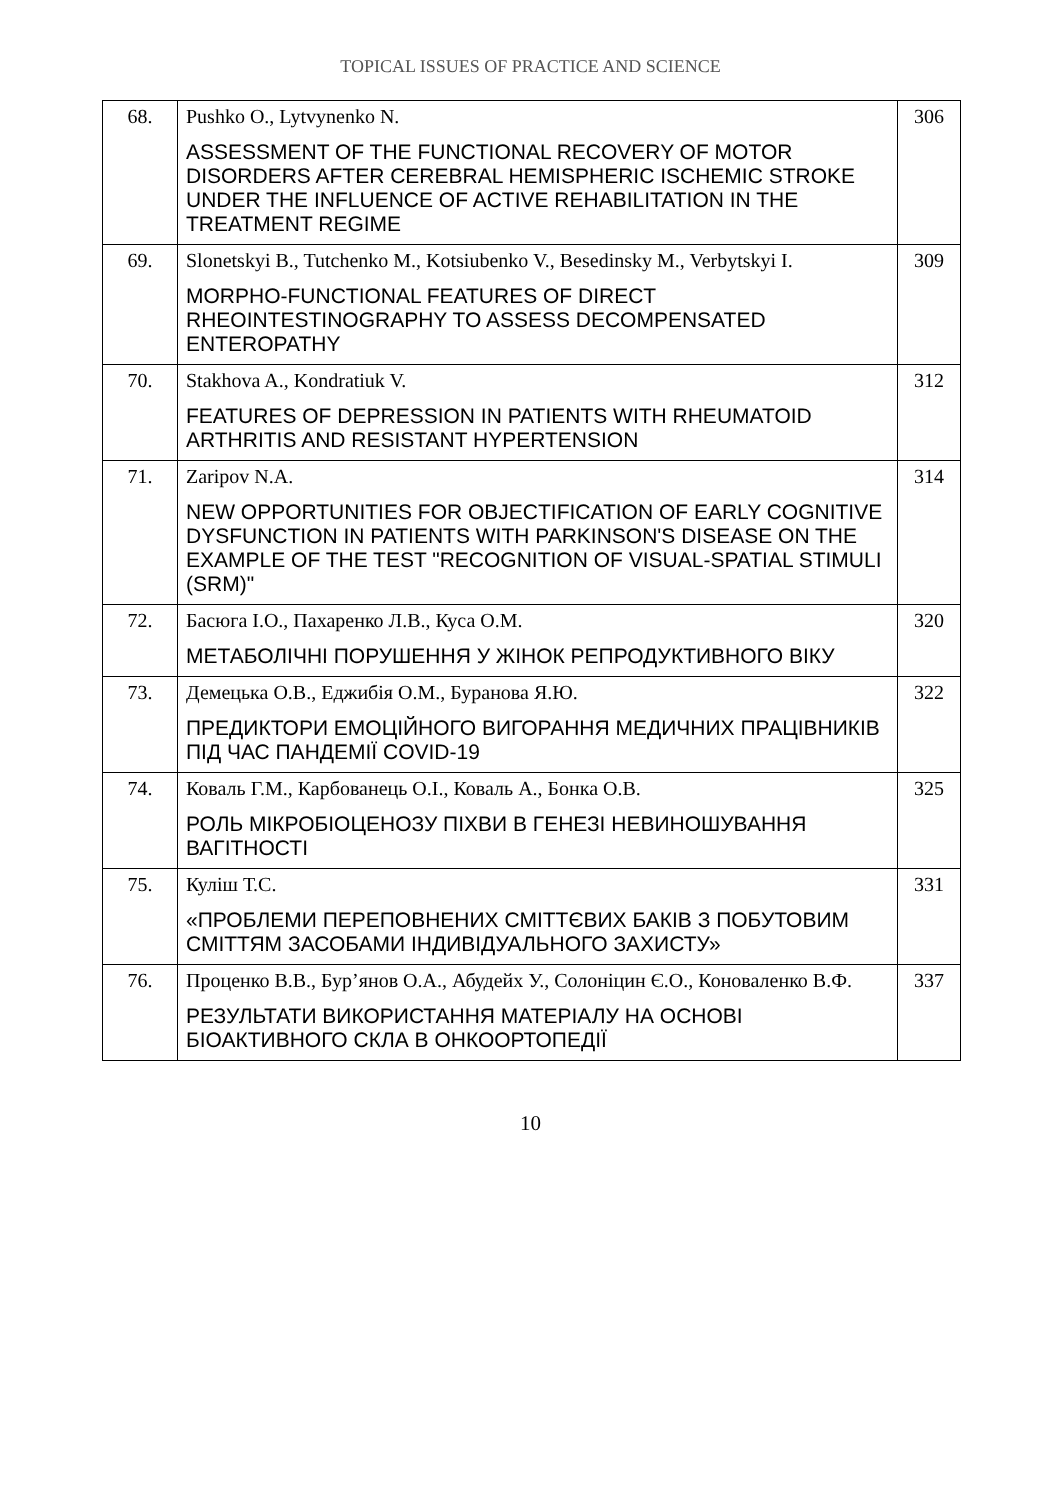TOPICAL ISSUES OF PRACTICE AND SCIENCE
| 68. | Pushko O., Lytvynenko N. ASSESSMENT OF THE FUNCTIONAL RECOVERY OF MOTOR DISORDERS AFTER CEREBRAL HEMISPHERIC ISCHEMIC STROKE UNDER THE INFLUENCE OF ACTIVE REHABILITATION IN THE TREATMENT REGIME | 306 |
| 69. | Slonetskyi B., Tutchenko M., Kotsiubenko V., Besedinsky M., Verbytskyi I. MORPHO-FUNCTIONAL FEATURES OF DIRECT RHEOINTESTINOGRAPHY TO ASSESS DECOMPENSATED ENTEROPATHY | 309 |
| 70. | Stakhova A., Kondratiuk V. FEATURES OF DEPRESSION IN PATIENTS WITH RHEUMATOID ARTHRITIS AND RESISTANT HYPERTENSION | 312 |
| 71. | Zaripov N.A. NEW OPPORTUNITIES FOR OBJECTIFICATION OF EARLY COGNITIVE DYSFUNCTION IN PATIENTS WITH PARKINSON'S DISEASE ON THE EXAMPLE OF THE TEST "RECOGNITION OF VISUAL-SPATIAL STIMULI (SRM)" | 314 |
| 72. | Басюга І.О., Пахаренко Л.В., Куса О.М. МЕТАБОЛІЧНІ ПОРУШЕННЯ У ЖІНОК РЕПРОДУКТИВНОГО ВІКУ | 320 |
| 73. | Демецька О.В., Еджибія О.М., Буранова Я.Ю. ПРЕДИКТОРИ ЕМОЦІЙНОГО ВИГОРАННЯ МЕДИЧНИХ ПРАЦІВНИКІВ ПІД ЧАС ПАНДЕМІЇ COVID-19 | 322 |
| 74. | Коваль Г.М., Карбованець О.І., Коваль А., Бонка О.В. РОЛЬ МІКРОБІОЦЕНОЗУ ПІХВИ В ГЕНЕЗІ НЕВИНОШУВАННЯ ВАГІТНОСТІ | 325 |
| 75. | Куліш Т.С. «ПРОБЛЕМИ ПЕРЕПОВНЕНИХ СМІТТЄВИХ БАКІВ З ПОБУТОВИМ СМІТТЯМ ЗАСОБАМИ ІНДИВІДУАЛЬНОГО ЗАХИСТУ» | 331 |
| 76. | Проценко В.В., Бур’янов О.А., Абудейх У., Солоніцин Є.О., Коноваленко В.Ф. РЕЗУЛЬТАТИ ВИКОРИСТАННЯ МАТЕРІАЛУ НА ОСНОВІ БІОАКТИВНОГО СКЛА В ОНКООРТОПЕДІЇ | 337 |
10